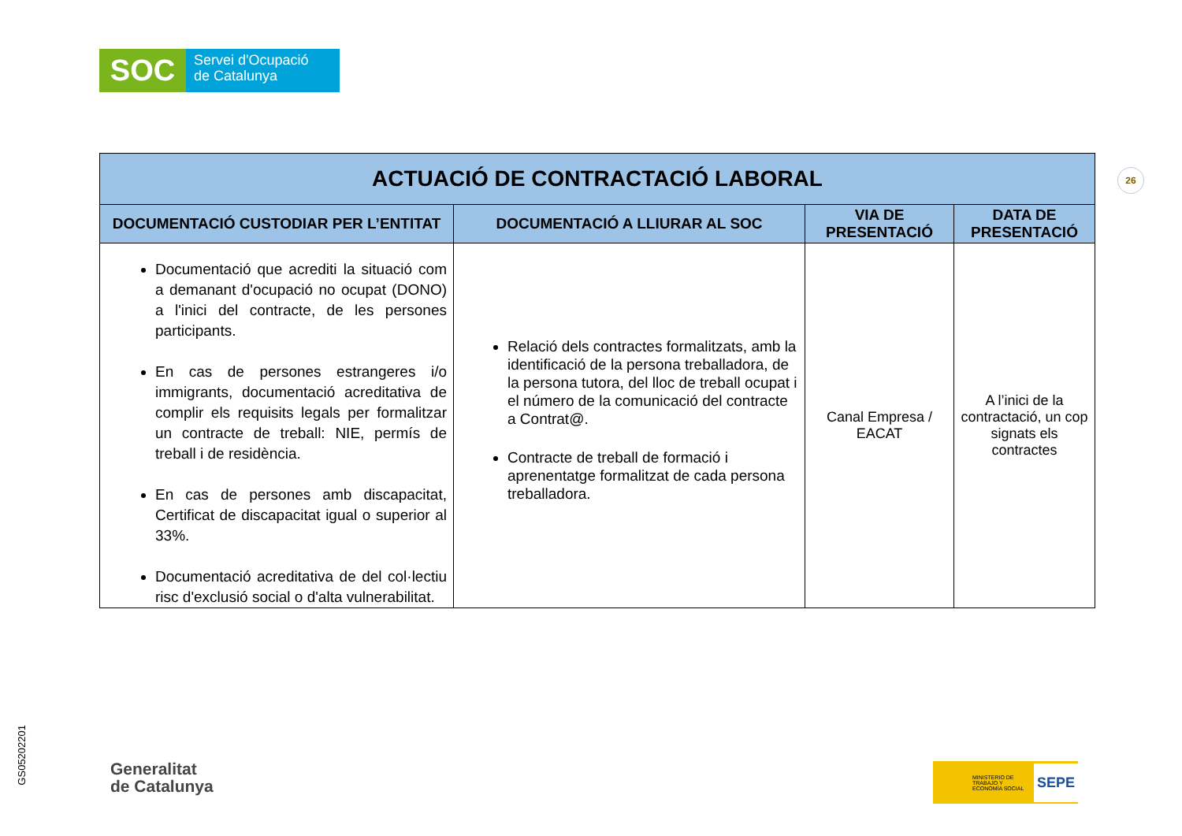SOC
Servei d'Ocupació
de Catalunya
26
| ACTUACIÓ DE CONTRACTACIÓ LABORAL | | | |
| --- | --- | --- | --- |
| DOCUMENTACIÓ CUSTODIAR PER L’ENTITAT | DOCUMENTACIÓ A LLIURAR AL SOC | VIA DE PRESENTACIÓ | DATA DE PRESENTACIÓ |
| Documentació que acrediti la situació com a demanant d'ocupació no ocupat (DONO) a l'inici del contracte, de les persones participants. En cas de persones estrangeres i/o immigrants, documentació acreditativa de complir els requisits legals per formalitzar un contracte de treball: NIE, permís de treball i de residència. En cas de persones amb discapacitat, Certificat de discapacitat igual o superior al 33%. Documentació acreditativa de del col·lectiu risc d'exclusió social o d'alta vulnerabilitat. | Relació dels contractes formalitzats, amb la identificació de la persona treballadora, de la persona tutora, del lloc de treball ocupat i el número de la comunicació del contracte a Contrat@. Contracte de treball de formació i aprenentatge formalitzat de cada persona treballadora. | Canal Empresa / EACAT | A l’inici de la contractació, un cop signats els contractes |
GS05202201
Generalitat
de Catalunya
MINISTERIO DE TRABAJO Y ECONOMÍA SOCIAL SEPE